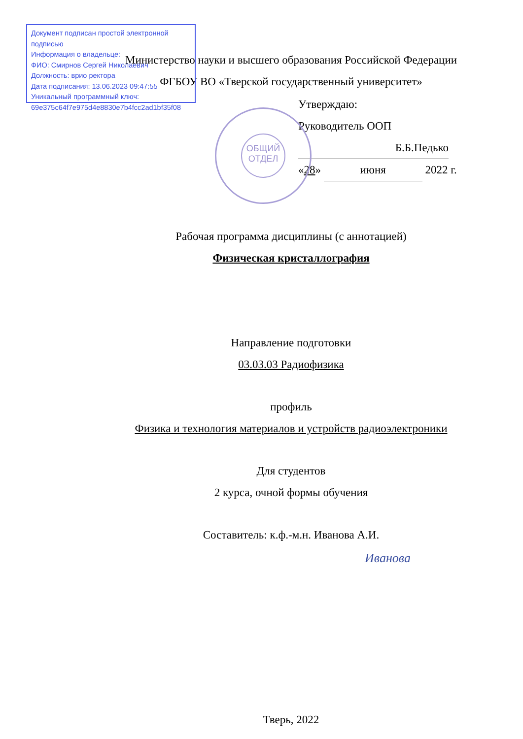Документ подписан простой электронной подписью
Информация о владельце:
ФИО: Смирнов Сергей Николаевич
Должность: врио ректора
Дата подписания: 13.06.2023 09:47:55
Уникальный программный ключ:
69e375c64f7e975d4e8830e7b4fcc2ad1bf35f08
ОБЩИЙ
ОТДЕЛ
Министерство науки и высшего образования Российской Федерации
ФГБОУ ВО «Тверской государственный университет»
Утверждаю:
Руководитель ООП
Б.Б.Педько
«28» июня 2022 г.
Рабочая программа дисциплины (с аннотацией)
Физическая кристаллография
Направление подготовки
03.03.03 Радиофизика
профиль
Физика и технология материалов и устройств радиоэлектроники
Для студентов
2 курса, очной формы обучения
Составитель: к.ф.-м.н. Иванова А.И.
Иванова
Тверь, 2022